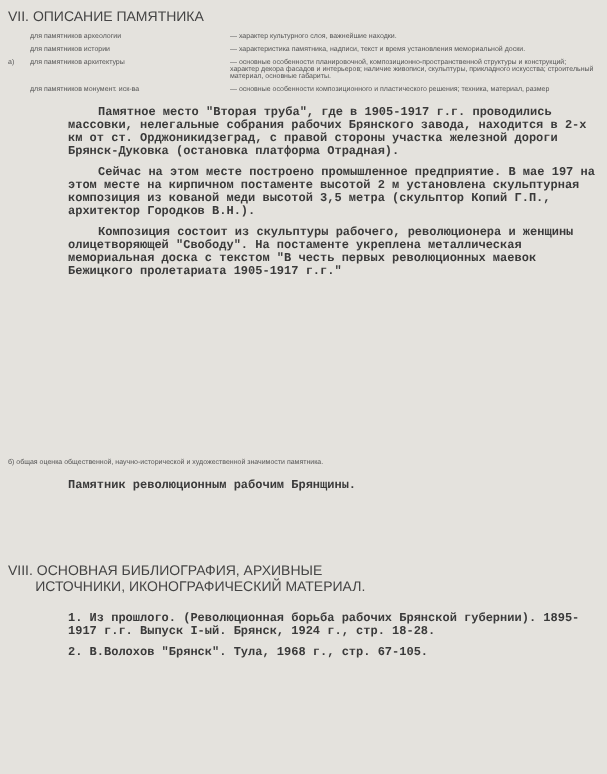VII. ОПИСАНИЕ ПАМЯТНИКА
для памятников археологии — характер культурного слоя, важнейшие находки.
для памятников истории — характеристика памятника, надписи, текст и время установления мемориальной доски.
а) для памятников архитектуры — основные особенности планировочной, композиционно-пространственной структуры и конструкций; характер декора фасадов и интерьеров; наличие живописи, скульптуры, прикладного искусства; строительный материал, основные габариты.
для памятников монумент. иск-ва — основные особенности композиционного и пластического решения; техника, материал, размер
Памятное место "Вторая труба", где в 1905-1917 г.г. проводились массовки, нелегальные собрания рабочих Брянского завода, находится в 2-х км от ст. Орджоникидзеград, с правой стороны участка железной дороги Брянск-Дуковка (остановка платформа Отрадная).
Сейчас на этом месте построено промышленное предприятие. В мае 197 на этом месте на кирпичном постаменте высотой 2 м установлена скульптурная композиция из кованой меди высотой 3,5 метра (скульптор Копий Г.П., архитектор Городков В.Н.).
Композиция состоит из скульптуры рабочего, революционера и женщины олицетворяющей "Свободу". На постаменте укреплена металлическая мемориальная доска с текстом "В честь первых революционных маевок Бежицкого пролетариата 1905-1917 г.г."
б) общая оценка общественной, научно-исторической и художественной значимости памятника.
Памятник революционным рабочим Брянщины.
VIII. ОСНОВНАЯ БИБЛИОГРАФИЯ, АРХИВНЫЕ
ИСТОЧНИКИ, ИКОНОГРАФИЧЕСКИЙ МАТЕРИАЛ.
1. Из прошлого. (Революционная борьба рабочих Брянской губернии). 1895-1917 г.г. Выпуск I-ый. Брянск, 1924 г., стр. 18-28.
2. В.Волохов "Брянск". Тула, 1968 г., стр. 67-105.